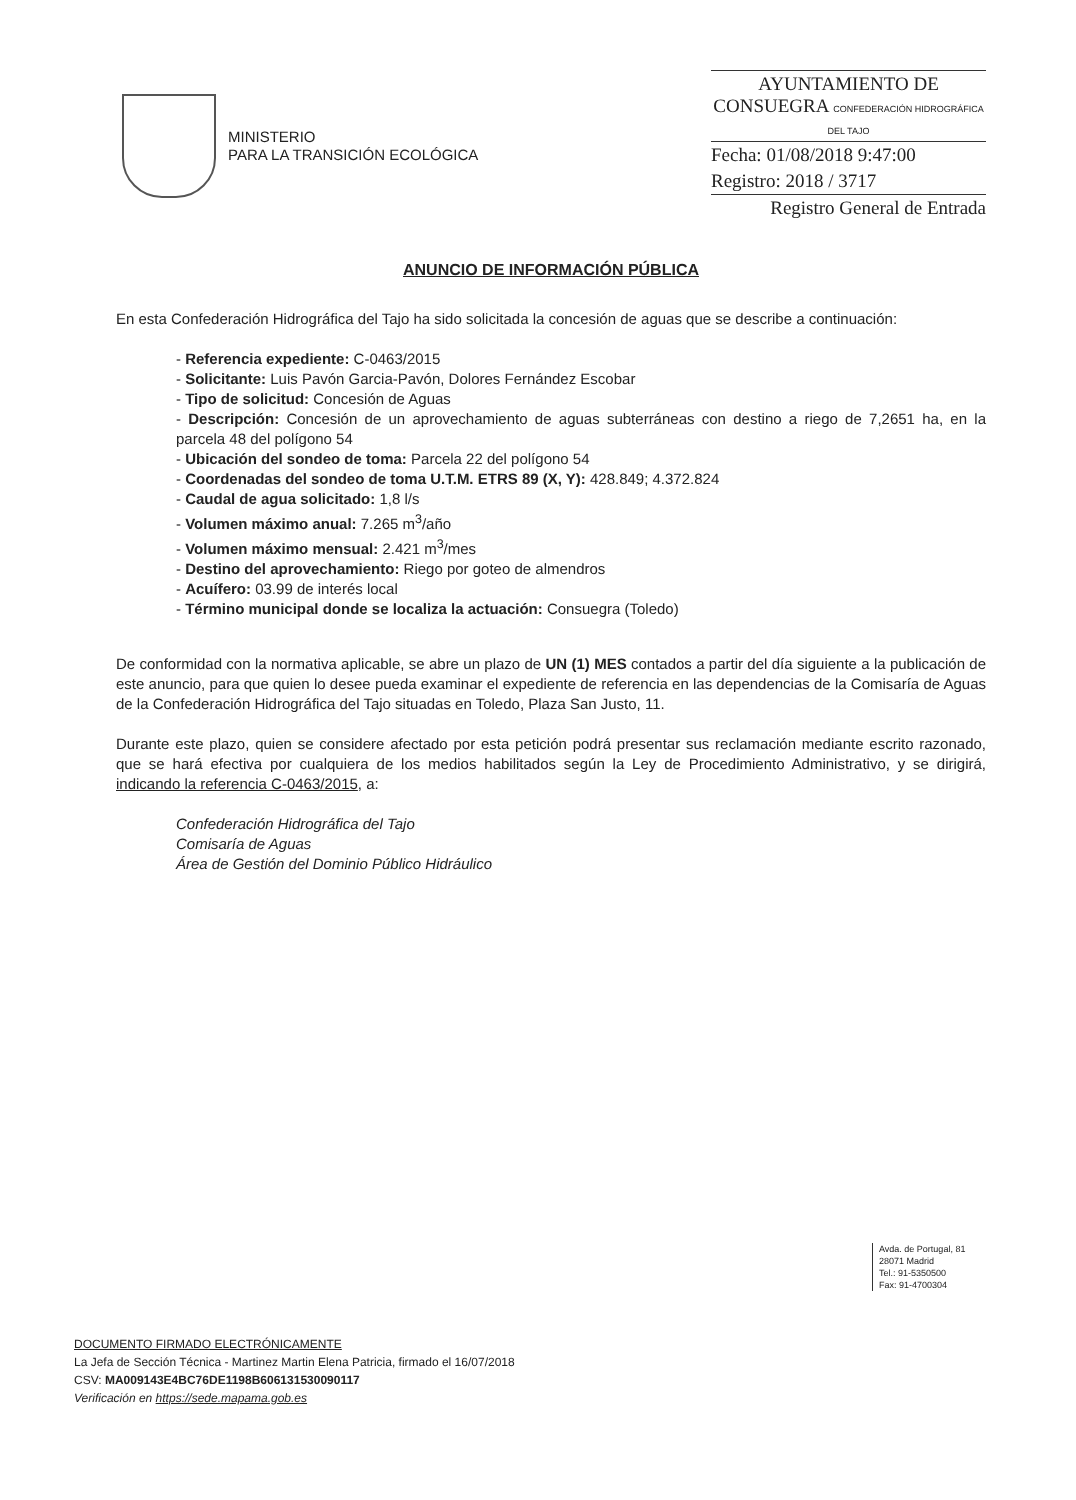MINISTERIO
PARA LA TRANSICIÓN ECOLÓGICA
AYUNTAMIENTO DE CONSUEGRA CONFEDERACIÓN HIDROGRÁFICA DEL TAJO
Fecha: 01/08/2018 9:47:00
Registro: 2018 / 3717
Registro General de Entrada
ANUNCIO DE INFORMACIÓN PÚBLICA
En esta Confederación Hidrográfica del Tajo ha sido solicitada la concesión de aguas que se describe a continuación:
- Referencia expediente: C-0463/2015
- Solicitante: Luis Pavón Garcia-Pavón, Dolores Fernández Escobar
- Tipo de solicitud: Concesión de Aguas
- Descripción: Concesión de un aprovechamiento de aguas subterráneas con destino a riego de 7,2651 ha, en la parcela 48 del polígono 54
- Ubicación del sondeo de toma: Parcela 22 del polígono 54
- Coordenadas del sondeo de toma U.T.M. ETRS 89 (X, Y): 428.849; 4.372.824
- Caudal de agua solicitado: 1,8 l/s
- Volumen máximo anual: 7.265 m<sup>3</sup>/año
- Volumen máximo mensual: 2.421 m<sup>3</sup>/mes
- Destino del aprovechamiento: Riego por goteo de almendros
- Acuífero: 03.99 de interés local
- Término municipal donde se localiza la actuación: Consuegra (Toledo)
De conformidad con la normativa aplicable, se abre un plazo de UN (1) MES contados a partir del día siguiente a la publicación de este anuncio, para que quien lo desee pueda examinar el expediente de referencia en las dependencias de la Comisaría de Aguas de la Confederación Hidrográfica del Tajo situadas en Toledo, Plaza San Justo, 11.
Durante este plazo, quien se considere afectado por esta petición podrá presentar sus reclamación mediante escrito razonado, que se hará efectiva por cualquiera de los medios habilitados según la Ley de Procedimiento Administrativo, y se dirigirá, indicando la referencia C-0463/2015, a:
Confederación Hidrográfica del Tajo
Comisaría de Aguas
Área de Gestión del Dominio Público Hidráulico
Avda. de Portugal, 81
28071 Madrid
Tel.: 91-5350500
Fax: 91-4700304
DOCUMENTO FIRMADO ELECTRÓNICAMENTE
La Jefa de Sección Técnica - Martinez Martin Elena Patricia, firmado el 16/07/2018
CSV: MA009143E4BC76DE1198B606131530090117
Verificación en https://sede.mapama.gob.es